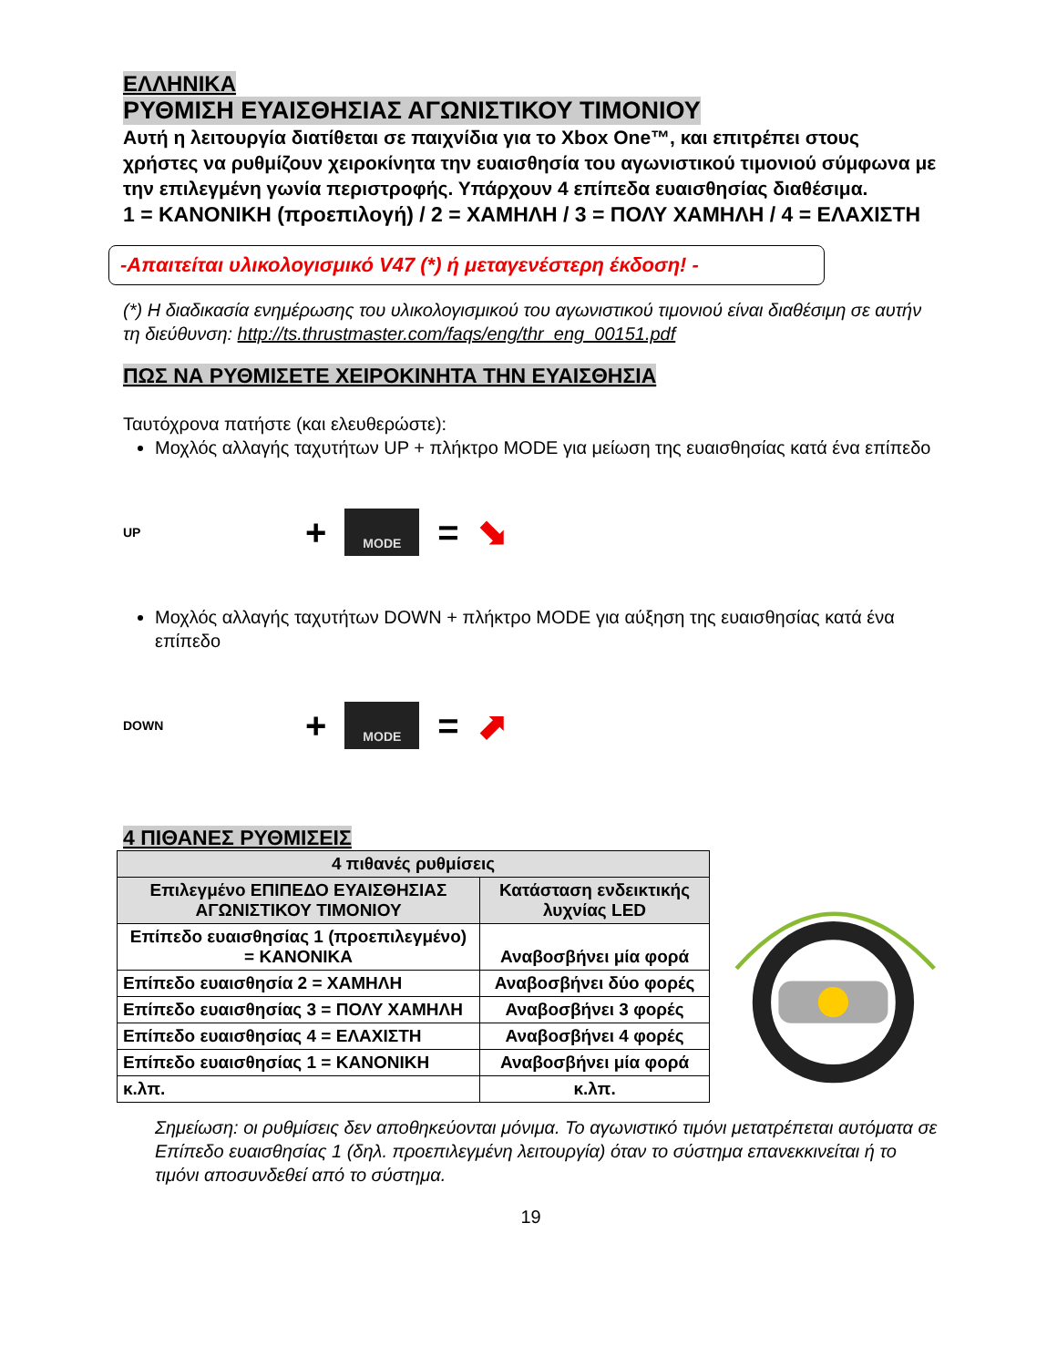ΕΛΛΗΝΙΚΑ
ΡΥΘΜΙΣΗ ΕΥΑΙΣΘΗΣΙΑΣ ΑΓΩΝΙΣΤΙΚΟΥ ΤΙΜΟΝΙΟΥ
Αυτή η λειτουργία διατίθεται σε παιχνίδια για το Xbox One™, και επιτρέπει στους χρήστες να ρυθμίζουν χειροκίνητα την ευαισθησία του αγωνιστικού τιμονιού σύμφωνα με την επιλεγμένη γωνία περιστροφής. Υπάρχουν 4 επίπεδα ευαισθησίας διαθέσιμα.
1 = ΚΑΝΟΝΙΚΗ (προεπιλογή) / 2 = ΧΑΜΗΛΗ / 3 = ΠΟΛΥ ΧΑΜΗΛΗ / 4 = ΕΛΑΧΙΣΤΗ
-Απαιτείται υλικολογισμικό V47 (*) ή μεταγενέστερη έκδοση! -
(*) Η διαδικασία ενημέρωσης του υλικολογισμικού του αγωνιστικού τιμονιού είναι διαθέσιμη σε αυτήν τη διεύθυνση: http://ts.thrustmaster.com/faqs/eng/thr_eng_00151.pdf
ΠΩΣ ΝΑ ΡΥΘΜΙΣΕΤΕ ΧΕΙΡΟΚΙΝΗΤΑ ΤΗΝ ΕΥΑΙΣΘΗΣΙΑ
Ταυτόχρονα πατήστε (και ελευθερώστε):
Μοχλός αλλαγής ταχυτήτων UP + πλήκτρο MODE για μείωση της ευαισθησίας κατά ένα επίπεδο
UP + MODE = ⬊
Μοχλός αλλαγής ταχυτήτων DOWN + πλήκτρο MODE για αύξηση της ευαισθησίας κατά ένα επίπεδο
DOWN + MODE = ⬈
4 ΠΙΘΑΝΕΣ ΡΥΘΜΙΣΕΙΣ
| 4 πιθανές ρυθμίσεις | |
| --- | --- |
| Επιλεγμένο ΕΠΙΠΕΔΟ ΕΥΑΙΣΘΗΣΙΑΣ ΑΓΩΝΙΣΤΙΚΟΥ ΤΙΜΟΝΙΟΥ | Κατάσταση ενδεικτικής λυχνίας LED |
| Επίπεδο ευαισθησίας 1 (προεπιλεγμένο) = ΚΑΝΟΝΙΚΑ | Αναβοσβήνει μία φορά |
| Επίπεδο ευαισθησία 2 = ΧΑΜΗΛΗ | Αναβοσβήνει δύο φορές |
| Επίπεδο ευαισθησίας 3 = ΠΟΛΥ ΧΑΜΗΛΗ | Αναβοσβήνει 3 φορές |
| Επίπεδο ευαισθησίας 4 = ΕΛΑΧΙΣΤΗ | Αναβοσβήνει 4 φορές |
| Επίπεδο ευαισθησίας 1 = ΚΑΝΟΝΙΚΗ | Αναβοσβήνει μία φορά |
| κ.λπ. | κ.λπ. |
Σημείωση: οι ρυθμίσεις δεν αποθηκεύονται μόνιμα. Το αγωνιστικό τιμόνι μετατρέπεται αυτόματα σε Επίπεδο ευαισθησίας 1 (δηλ. προεπιλεγμένη λειτουργία) όταν το σύστημα επανεκκινείται ή το τιμόνι αποσυνδεθεί από το σύστημα.
19